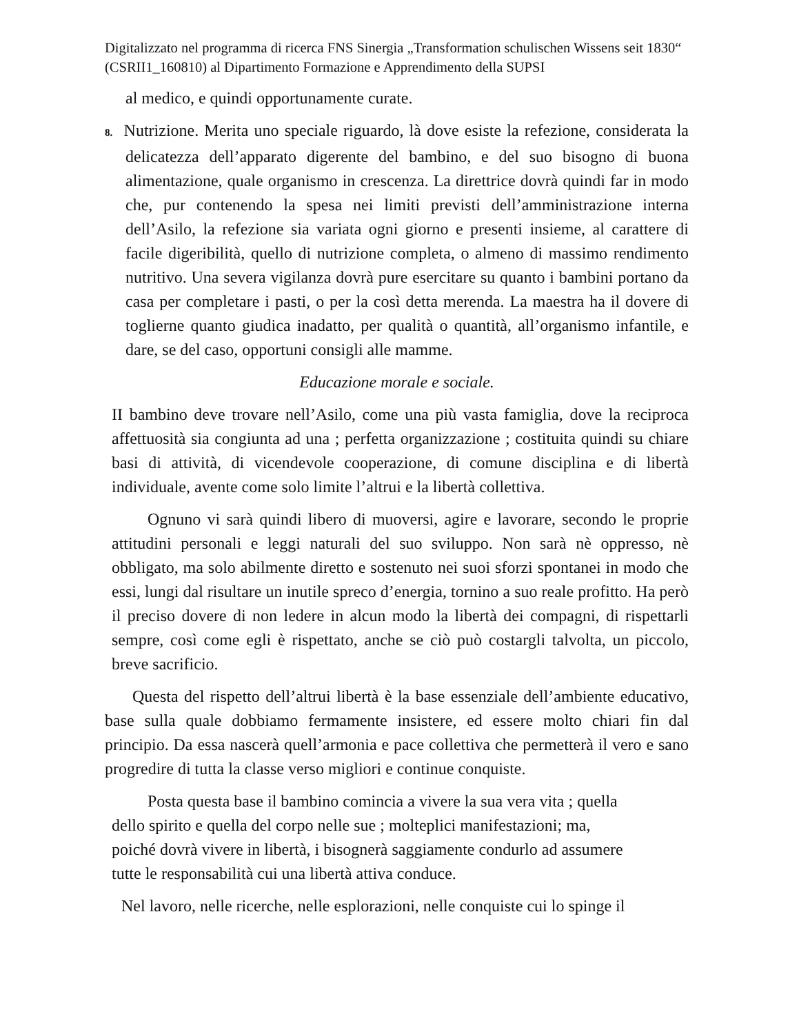Digitalizzato nel programma di ricerca FNS Sinergia „Transformation schulischen Wissens seit 1830“ (CSRII1_160810) al Dipartimento Formazione e Apprendimento della SUPSI
al medico, e quindi opportunamente curate.
8. Nutrizione. Merita uno speciale riguardo, là dove esiste la refezione, considerata la delicatezza dell’apparato digerente del bambino, e del suo bisogno di buona alimentazione, quale organismo in crescenza. La direttrice dovrà quindi far in modo che, pur contenendo la spesa nei limiti previsti dell’amministrazione interna dell’Asilo, la refezione sia variata ogni giorno e presenti insieme, al carattere di facile digeribilità, quello di nutrizione completa, o almeno di massimo rendimento nutritivo. Una severa vigilanza dovrà pure esercitare su quanto i bambini portano da casa per completare i pasti, o per la così detta merenda. La maestra ha il dovere di toglierne quanto giudica inadatto, per qualità o quantità, all’organismo infantile, e dare, se del caso, opportuni consigli alle mamme.
Educazione morale e sociale.
II bambino deve trovare nell’Asilo, come una più vasta famiglia, dove la reciproca affettuosità sia congiunta ad una ; perfetta organizzazione ; costituita quindi su chiare basi di attività, di vicendevole cooperazione, di comune disciplina e di libertà individuale, avente come solo limite l’altrui e la libertà collettiva.
Ognuno vi sarà quindi libero di muoversi, agire e lavorare, secondo le proprie attitudini personali e leggi naturali del suo sviluppo. Non sarà nè oppresso, nè obbligato, ma solo abilmente diretto e sostenuto nei suoi sforzi spontanei in modo che essi, lungi dal risultare un inutile spreco d’energia, tornino a suo reale profitto. Ha però il preciso dovere di non ledere in alcun modo la libertà dei compagni, di rispettarli sempre, così come egli è rispettato, anche se ciò può costargli talvolta, un piccolo, breve sacrificio.
Questa del rispetto dell’altrui libertà è la base essenziale dell’ambiente educativo, base sulla quale dobbiamo fermamente insistere, ed essere molto chiari fin dal principio. Da essa nascerà quell’armonia e pace collettiva che permetterà il vero e sano progredire di tutta la classe verso migliori e continue conquiste.
Posta questa base il bambino comincia a vivere la sua vera vita ; quella
dello spirito e quella del corpo nelle sue ; molteplici manifestazioni; ma,
poiché dovrà vivere in libertà, i bisognerà saggiamente condurlo ad assumere
tutte le responsabilità cui una libertà attiva conduce.
Nel lavoro, nelle ricerche, nelle esplorazioni, nelle conquiste cui lo spinge il